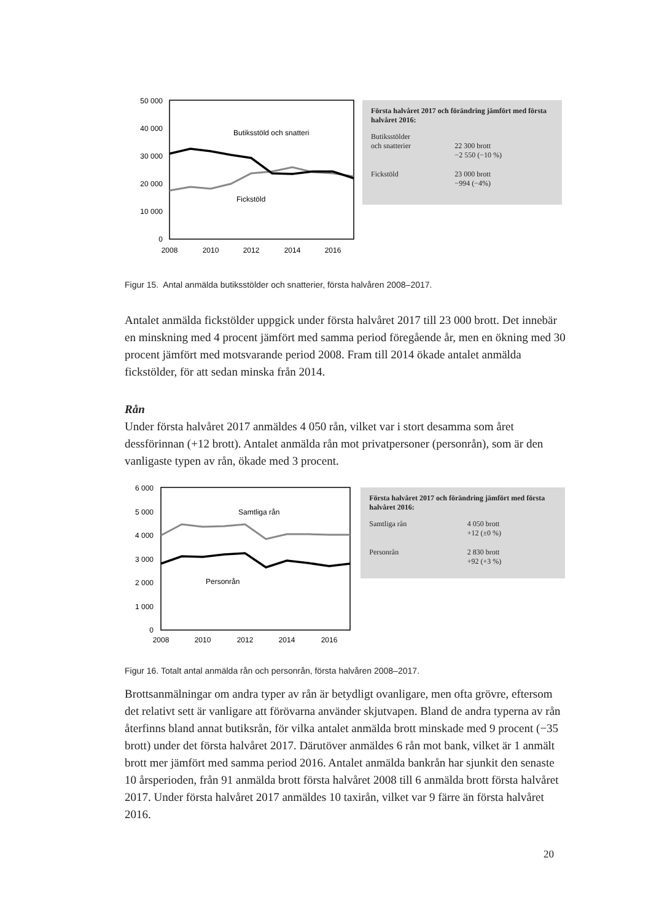50 000
40 000
30 000
20 000
10 000
0
2008
2010
2012
2014
2016
Butiksstöld och snatteri
Fickstöld
Första halvåret 2017 och förändring jämfört med första halvåret 2016:
| Butiksstölder och snatterier | 22 300 brott −2 550 (−10 %) |
| Fickstöld | 23 000 brott −994 (−4%) |
Figur 15. Antal anmälda butiksstölder och snatterier, första halvåren 2008–2017.
Antalet anmälda fickstölder uppgick under första halvåret 2017 till 23 000 brott. Det innebär en minskning med 4 procent jämfört med samma period föregående år, men en ökning med 30 procent jämfört med motsvarande period 2008. Fram till 2014 ökade antalet anmälda fickstölder, för att sedan minska från 2014.
Rån
Under första halvåret 2017 anmäldes 4 050 rån, vilket var i stort desamma som året dessförinnan (+12 brott). Antalet anmälda rån mot privatpersoner (personrån), som är den vanligaste typen av rån, ökade med 3 procent.
6 000
5 000
4 000
3 000
2 000
1 000
0
2008
2010
2012
2014
2016
Samtliga rån
Personrån
Första halvåret 2017 och förändring jämfört med första halvåret 2016:
| Samtliga rån | 4 050 brott +12 (±0 %) |
| Personrån | 2 830 brott +92 (+3 %) |
Figur 16. Totalt antal anmälda rån och personrån, första halvåren 2008–2017.
Brottsanmälningar om andra typer av rån är betydligt ovanligare, men ofta grövre, eftersom det relativt sett är vanligare att förövarna använder skjutvapen. Bland de andra typerna av rån återfinns bland annat butiksrån, för vilka antalet anmälda brott minskade med 9 procent (−35 brott) under det första halvåret 2017. Därutöver anmäldes 6 rån mot bank, vilket är 1 anmält brott mer jämfört med samma period 2016. Antalet anmälda bankrån har sjunkit den senaste 10 årsperioden, från 91 anmälda brott första halvåret 2008 till 6 anmälda brott första halvåret 2017. Under första halvåret 2017 anmäldes 10 taxirån, vilket var 9 färre än första halvåret 2016.
20